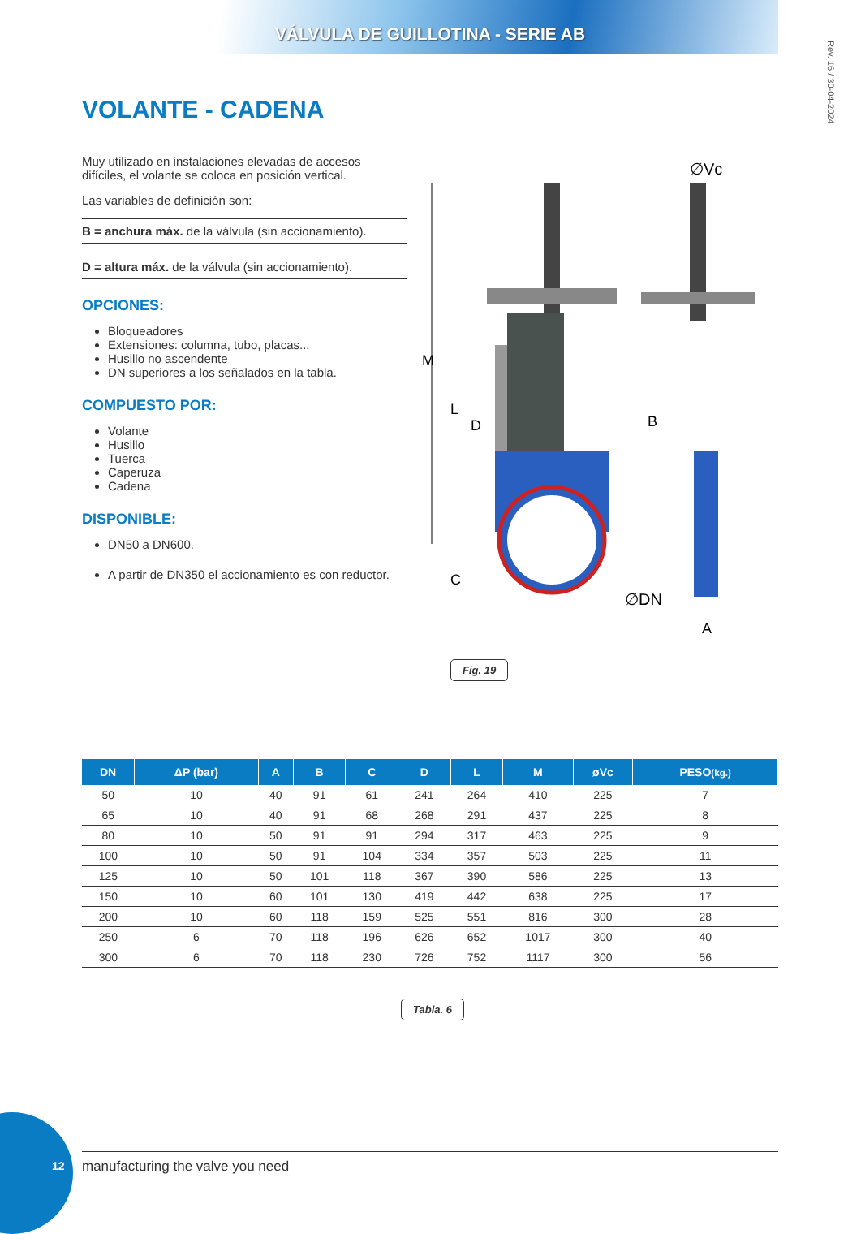VÁLVULA DE GUILLOTINA - SERIE AB
Rev. 16 / 30-04-2024
VOLANTE - CADENA
Muy utilizado en instalaciones elevadas de accesos difíciles, el volante se coloca en posición vertical.
Las variables de definición son:
B = anchura máx. de la válvula (sin accionamiento).
D = altura máx. de la válvula (sin accionamiento).
OPCIONES:
Bloqueadores
Extensiones: columna, tubo, placas...
Husillo no ascendente
DN superiores a los señalados en la tabla.
COMPUESTO POR:
Volante
Husillo
Tuerca
Caperuza
Cadena
DISPONIBLE:
DN50 a DN600.
A partir de DN350 el accionamiento es con reductor.
M
L
D
C
∅Vc
B
∅DN
A
Fig. 19
| DN | ΔP (bar) | A | B | C | D | L | M | øVc | PESO (kg.) |
| --- | --- | --- | --- | --- | --- | --- | --- | --- | --- |
| 50 | 10 | 40 | 91 | 61 | 241 | 264 | 410 | 225 | 7 |
| 65 | 10 | 40 | 91 | 68 | 268 | 291 | 437 | 225 | 8 |
| 80 | 10 | 50 | 91 | 91 | 294 | 317 | 463 | 225 | 9 |
| 100 | 10 | 50 | 91 | 104 | 334 | 357 | 503 | 225 | 11 |
| 125 | 10 | 50 | 101 | 118 | 367 | 390 | 586 | 225 | 13 |
| 150 | 10 | 60 | 101 | 130 | 419 | 442 | 638 | 225 | 17 |
| 200 | 10 | 60 | 118 | 159 | 525 | 551 | 816 | 300 | 28 |
| 250 | 6 | 70 | 118 | 196 | 626 | 652 | 1017 | 300 | 40 |
| 300 | 6 | 70 | 118 | 230 | 726 | 752 | 1117 | 300 | 56 |
Tabla. 6
12 manufacturing the valve you need